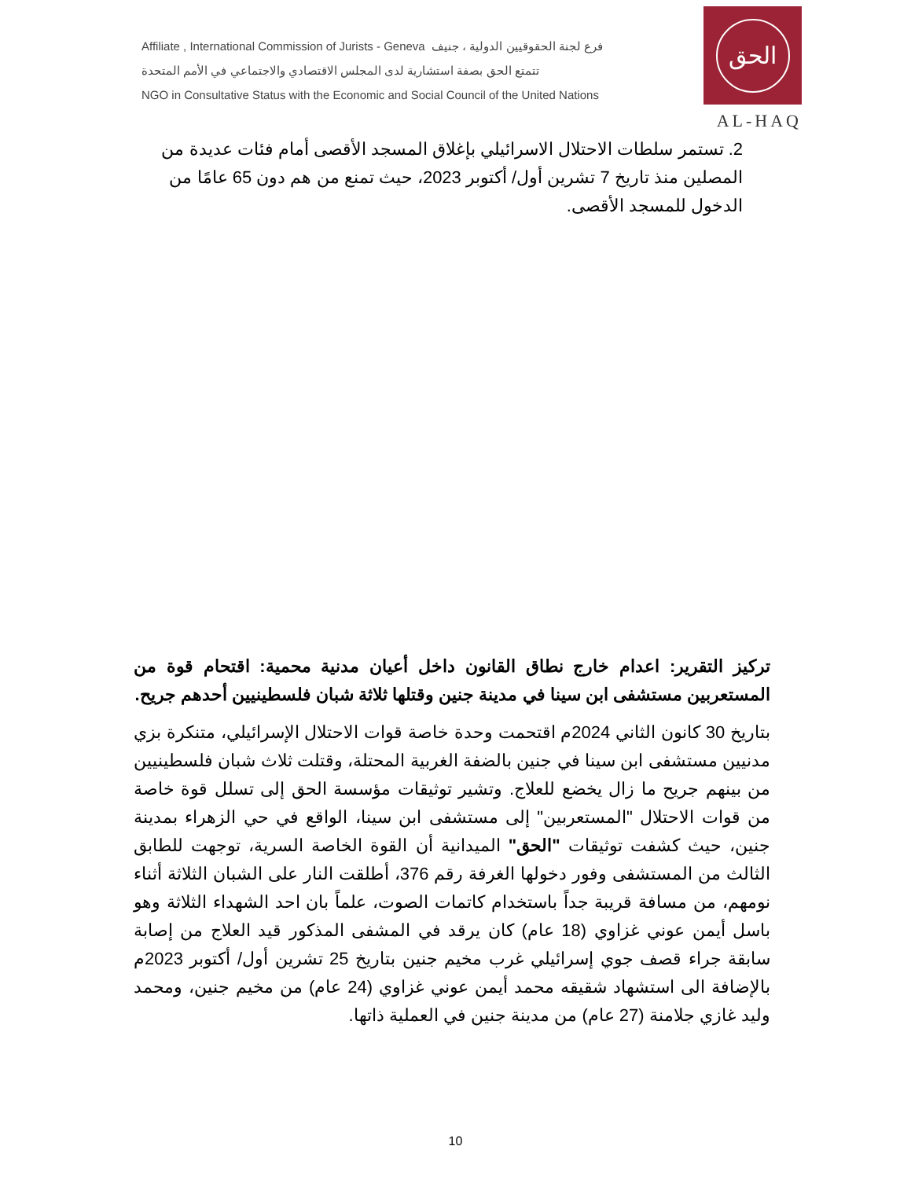Affiliate , International Commission of Jurists - Geneva فرع لجنة الحقوقيين الدولية ، جنيف
تتمتع الحق بصفة استشارية لدى المجلس الاقتصادي والاجتماعي في الأمم المتحدة
NGO in Consultative Status with the Economic and Social Council of the United Nations
الحق
AL-HAQ
2. تستمر سلطات الاحتلال الاسرائيلي بإغلاق المسجد الأقصى أمام فئات عديدة من المصلين منذ تاريخ 7 تشرين أول/ أكتوبر 2023، حيث تمنع من هم دون 65 عامًا من الدخول للمسجد الأقصى.
تركيز التقرير: اعدام خارج نطاق القانون داخل أعيان مدنية محمية: اقتحام قوة من المستعربين مستشفى ابن سينا في مدينة جنين وقتلها ثلاثة شبان فلسطينيين أحدهم جريح.
بتاريخ 30 كانون الثاني 2024م اقتحمت وحدة خاصة قوات الاحتلال الإسرائيلي، متنكرة بزي مدنيين مستشفى ابن سينا في جنين بالضفة الغربية المحتلة، وقتلت ثلاث شبان فلسطينيين من بينهم جريح ما زال يخضع للعلاج. وتشير توثيقات مؤسسة الحق إلى تسلل قوة خاصة من قوات الاحتلال "المستعربين" إلى مستشفى ابن سينا، الواقع في حي الزهراء بمدينة جنين، حيث كشفت توثيقات "الحق" الميدانية أن القوة الخاصة السرية، توجهت للطابق الثالث من المستشفى وفور دخولها الغرفة رقم 376، أطلقت النار على الشبان الثلاثة أثناء نومهم، من مسافة قريبة جداً باستخدام كاتمات الصوت، علماً بان احد الشهداء الثلاثة وهو باسل أيمن عوني غزاوي (18 عام) كان يرقد في المشفى المذكور قيد العلاج من إصابة سابقة جراء قصف جوي إسرائيلي غرب مخيم جنين بتاريخ 25 تشرين أول/ أكتوبر 2023م بالإضافة الى استشهاد شقيقه محمد أيمن عوني غزاوي (24 عام) من مخيم جنين، ومحمد وليد غازي جلامنة (27 عام) من مدينة جنين في العملية ذاتها.
10